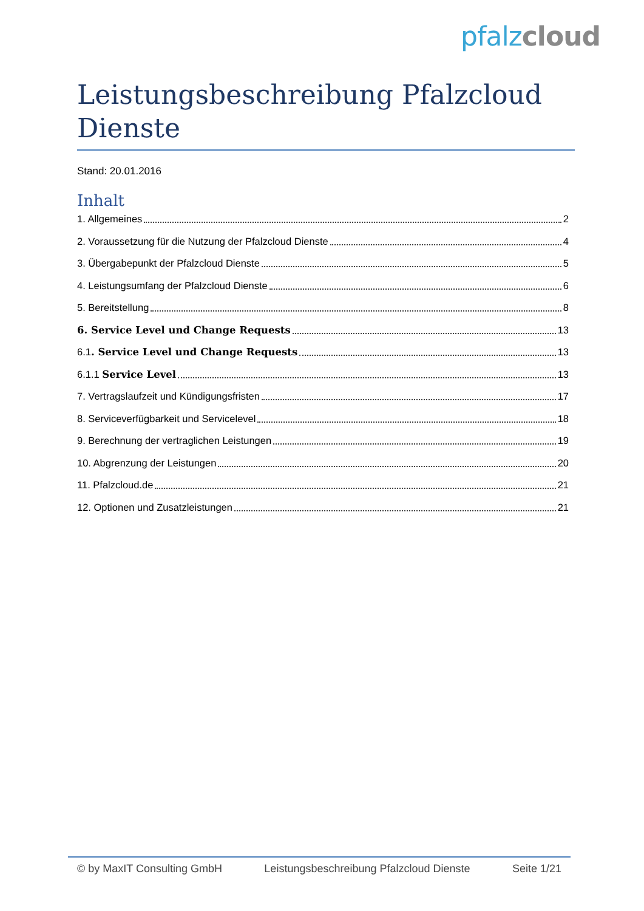pfalz cloud
Leistungsbeschreibung Pfalzcloud Dienste
Stand: 20.01.2016
Inhalt
1. Allgemeines 2
2. Voraussetzung für die Nutzung der Pfalzcloud Dienste 4
3. Übergabepunkt der Pfalzcloud Dienste 5
4. Leistungsumfang der Pfalzcloud Dienste 6
5. Bereitstellung 8
6. Service Level und Change Requests 13
6.1. Service Level und Change Requests 13
6.1.1 Service Level 13
7. Vertragslaufzeit und Kündigungsfristen 17
8. Serviceverfügbarkeit und Servicelevel 18
9. Berechnung der vertraglichen Leistungen 19
10. Abgrenzung der Leistungen 20
11. Pfalzcloud.de 21
12. Optionen und Zusatzleistungen 21
© by MaxIT Consulting GmbH Leistungsbeschreibung Pfalzcloud Dienste Seite 1/21